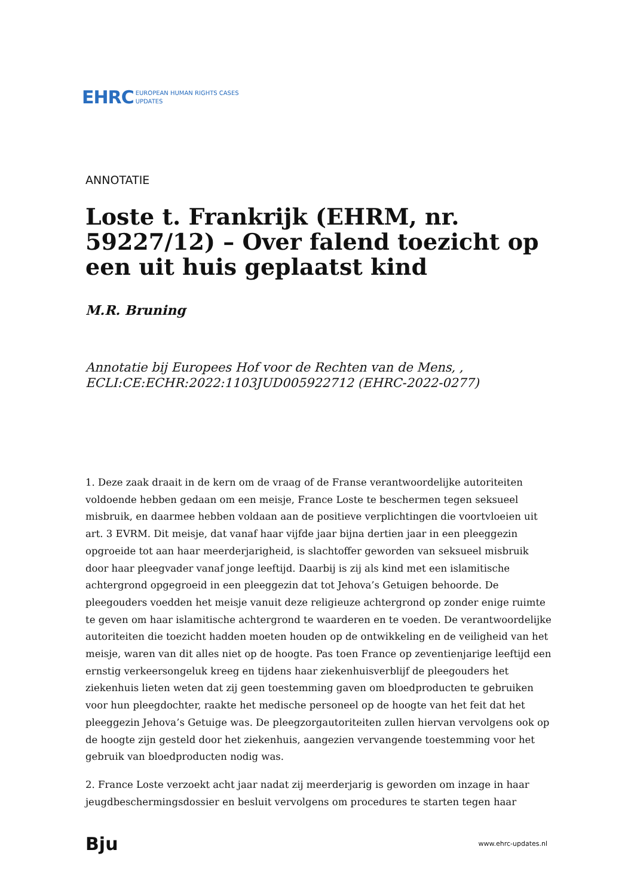EHRC EUROPEAN HUMAN RIGHTS CASES
UPDATES
ANNOTATIE
Loste t. Frankrijk (EHRM, nr. 59227/12) – Over falend toezicht op een uit huis geplaatst kind
M.R. Bruning
Annotatie bij Europees Hof voor de Rechten van de Mens, , ECLI:CE:ECHR:2022:1103JUD005922712 (EHRC-2022-0277)
1. Deze zaak draait in de kern om de vraag of de Franse verantwoordelijke autoriteiten voldoende hebben gedaan om een meisje, France Loste te beschermen tegen seksueel misbruik, en daarmee hebben voldaan aan de positieve verplichtingen die voortvloeien uit art. 3 EVRM. Dit meisje, dat vanaf haar vijfde jaar bijna dertien jaar in een pleeggezin opgroeide tot aan haar meerderjarigheid, is slachtoffer geworden van seksueel misbruik door haar pleegvader vanaf jonge leeftijd. Daarbij is zij als kind met een islamitische achtergrond opgegroeid in een pleeggezin dat tot Jehova’s Getuigen behoorde. De pleegouders voedden het meisje vanuit deze religieuze achtergrond op zonder enige ruimte te geven om haar islamitische achtergrond te waarderen en te voeden. De verantwoordelijke autoriteiten die toezicht hadden moeten houden op de ontwikkeling en de veiligheid van het meisje, waren van dit alles niet op de hoogte. Pas toen France op zeventienjarige leeftijd een ernstig verkeersongeluk kreeg en tijdens haar ziekenhuisverblijf de pleegouders het ziekenhuis lieten weten dat zij geen toestemming gaven om bloedproducten te gebruiken voor hun pleegdochter, raakte het medische personeel op de hoogte van het feit dat het pleeggezin Jehova’s Getuige was. De pleegzorgautoriteiten zullen hiervan vervolgens ook op de hoogte zijn gesteld door het ziekenhuis, aangezien vervangende toestemming voor het gebruik van bloedproducten nodig was.
2. France Loste verzoekt acht jaar nadat zij meerderjarig is geworden om inzage in haar jeugdbeschermingsdossier en besluit vervolgens om procedures te starten tegen haar
Bju www.ehrc-updates.nl